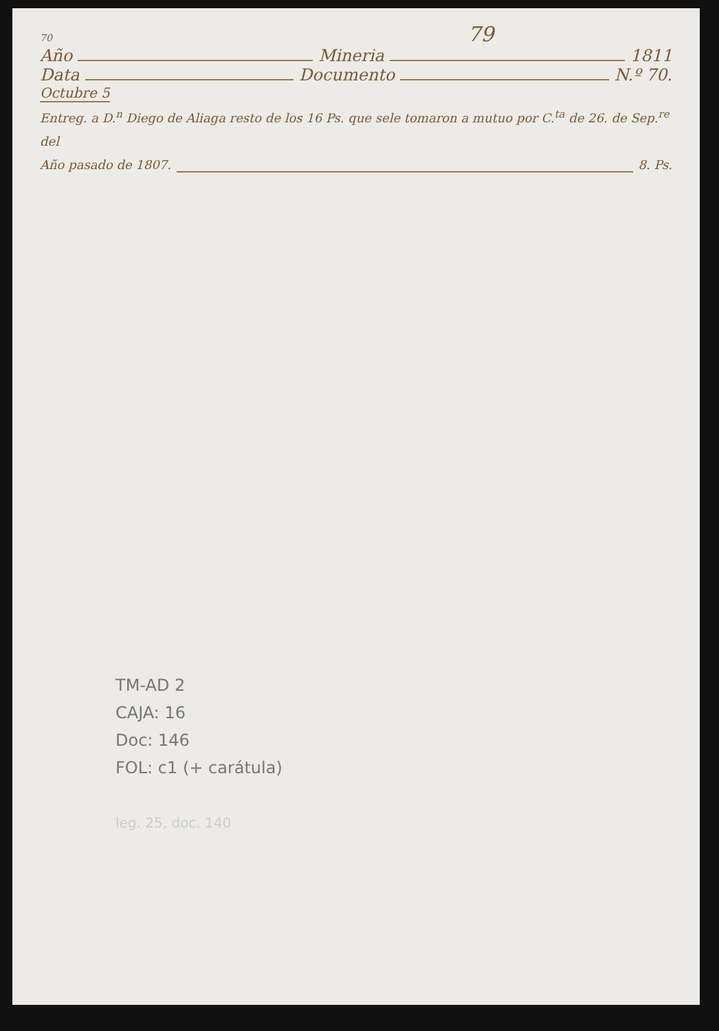70 79
Año Mineria 1811
Data Documento N.º 70.
Octubre 5
Entreg. a D.<sup>n</sup> Diego de Aliaga resto de los 16 Ps. que sele tomaron a mutuo por C.<sup>ta</sup> de 26. de Sep.<sup>re</sup> del
Año pasado de 1807. 8. Ps.
TM-AD 2
CAJA: 16
Doc: 146
FOL: c1 (+ carátula)
leg. 25, doc. 140